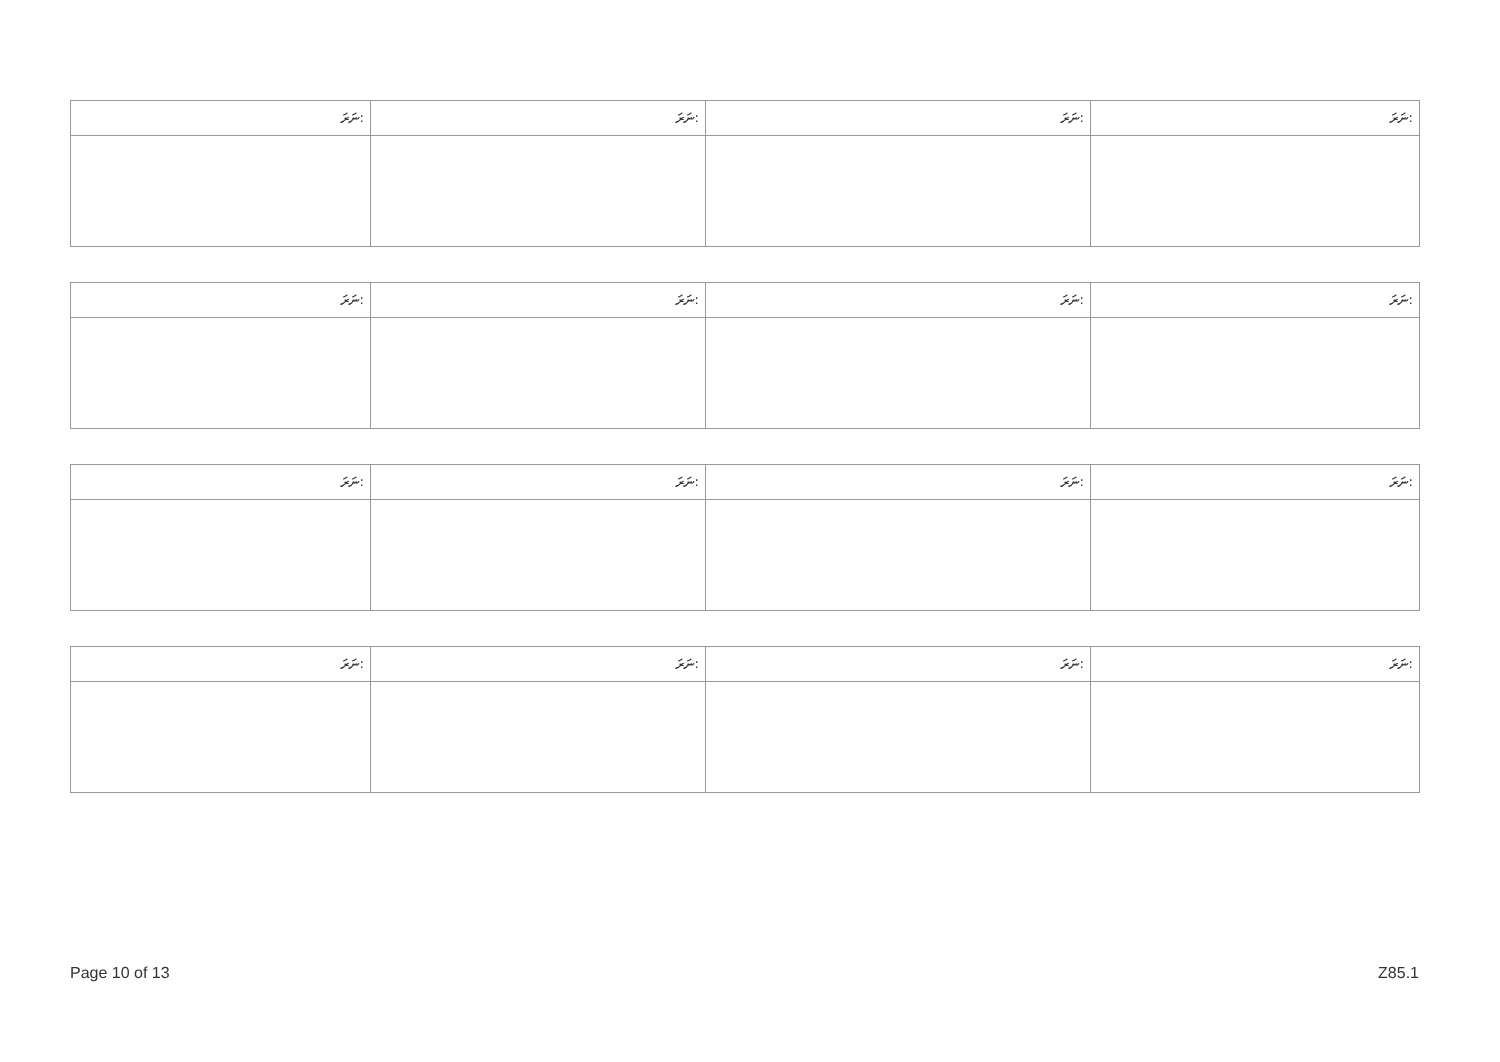| ނަރަ: | ނަރަ: | ނަރަ: | ނަރަ: |
| --- | --- | --- | --- |
| ނަރަ: | ނަރަ: | ނަރަ: | ނަރަ: |
| --- | --- | --- | --- |
| ނަރަ: | ނަރަ: | ނަރަ: | ނަރަ: |
| --- | --- | --- | --- |
| ނަރަ: | ނަރަ: | ނަރަ: | ނަރަ: |
| --- | --- | --- | --- |
Page 10 of 13 Z85.1